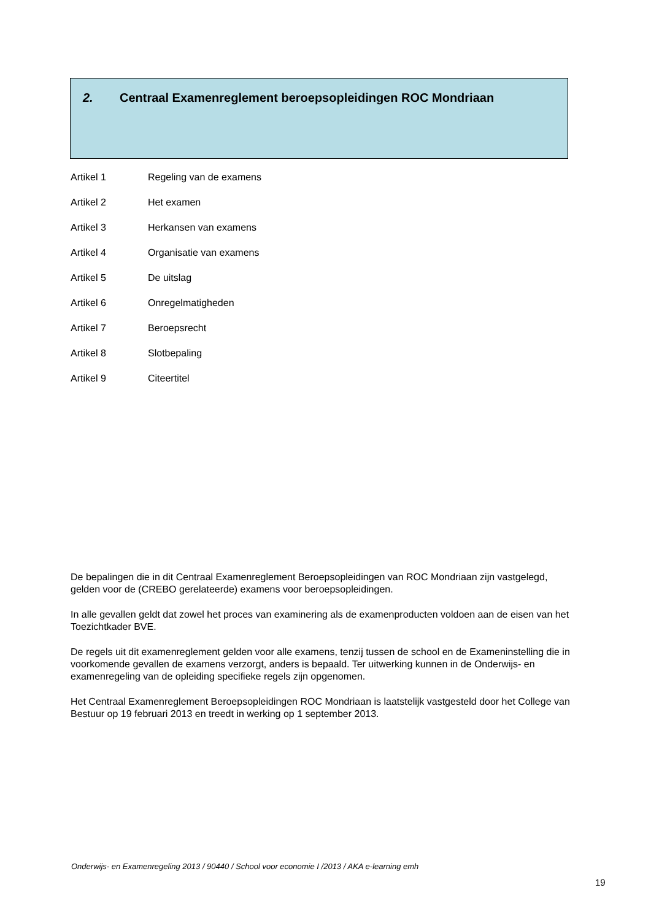2. Centraal Examenreglement beroepsopleidingen ROC Mondriaan
Artikel 1 Regeling van de examens
Artikel 2 Het examen
Artikel 3 Herkansen van examens
Artikel 4 Organisatie van examens
Artikel 5 De uitslag
Artikel 6 Onregelmatigheden
Artikel 7 Beroepsrecht
Artikel 8 Slotbepaling
Artikel 9 Citeertitel
De bepalingen die in dit Centraal Examenreglement Beroepsopleidingen van ROC Mondriaan zijn vastgelegd, gelden voor de (CREBO gerelateerde) examens voor beroepsopleidingen.
In alle gevallen geldt dat zowel het proces van examinering als de examenproducten voldoen aan de eisen van het Toezichtkader BVE.
De regels uit dit examenreglement gelden voor alle examens, tenzij tussen de school en de Exameninstelling die in voorkomende gevallen de examens verzorgt, anders is bepaald. Ter uitwerking kunnen in de Onderwijs- en examenregeling van de opleiding specifieke regels zijn opgenomen.
Het Centraal Examenreglement Beroepsopleidingen ROC Mondriaan is laatstelijk vastgesteld door het College van Bestuur op 19 februari 2013 en treedt in werking op 1 september 2013.
Onderwijs- en Examenregeling 2013 / 90440 / School voor economie I /2013 / AKA e-learning emh
19